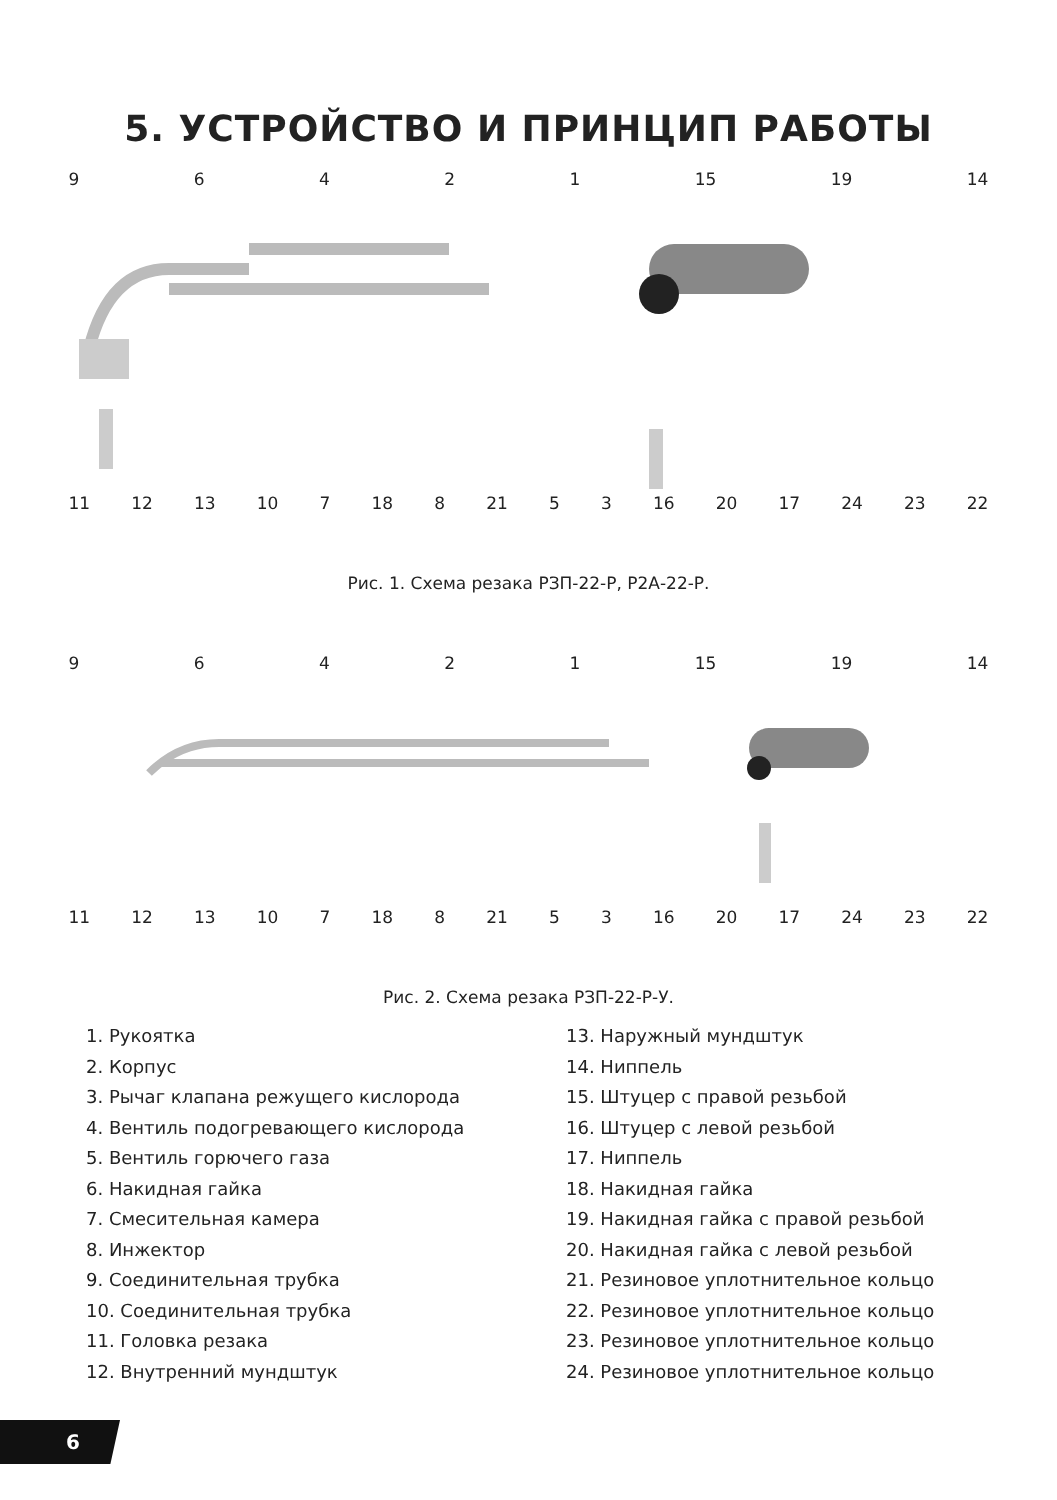5. УСТРОЙСТВО И ПРИНЦИП РАБОТЫ
96421 15 19 14
11 12 13 10 7 18 8 21 53 16 20 17 24 23 22
Рис. 1. Схема резака РЗП-22-Р, Р2А-22-Р.
96421 15 19 14
11 12 13 10 7 18 8 21 53 16 20 17 24 23 22
Рис. 2. Схема резака РЗП-22-Р-У.
1. Рукоятка
2. Корпус
3. Рычаг клапана режущего кислорода
4. Вентиль подогревающего кислорода
5. Вентиль горючего газа
6. Накидная гайка
7. Смесительная камера
8. Инжектор
9. Соединительная трубка
10. Соединительная трубка
11. Головка резака
12. Внутренний мундштук
13. Наружный мундштук
14. Ниппель
15. Штуцер с правой резьбой
16. Штуцер с левой резьбой
17. Ниппель
18. Накидная гайка
19. Накидная гайка с правой резьбой
20. Накидная гайка с левой резьбой
21. Резиновое уплотнительное кольцо
22. Резиновое уплотнительное кольцо
23. Резиновое уплотнительное кольцо
24. Резиновое уплотнительное кольцо
6